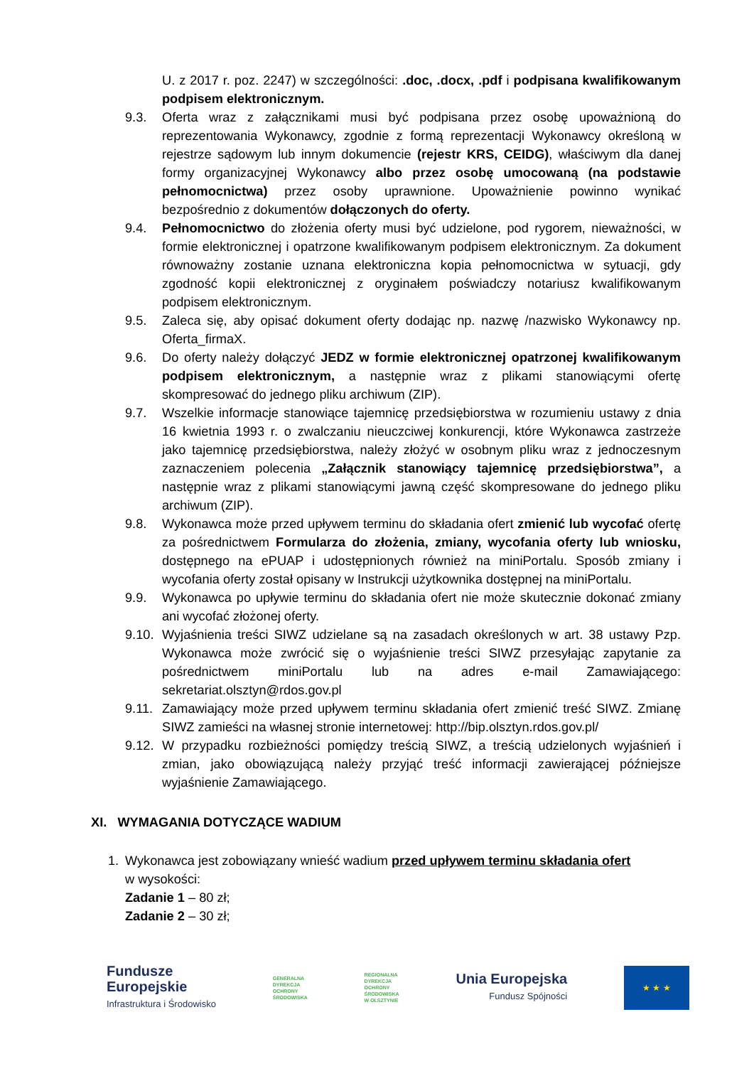U. z 2017 r. poz. 2247) w szczególności: .doc, .docx, .pdf i podpisana kwalifikowanym podpisem elektronicznym.
9.3. Oferta wraz z załącznikami musi być podpisana przez osobę upoważnioną do reprezentowania Wykonawcy, zgodnie z formą reprezentacji Wykonawcy określoną w rejestrze sądowym lub innym dokumencie (rejestr KRS, CEIDG), właściwym dla danej formy organizacyjnej Wykonawcy albo przez osobę umocowaną (na podstawie pełnomocnictwa) przez osoby uprawnione. Upoważnienie powinno wynikać bezpośrednio z dokumentów dołączonych do oferty.
9.4. Pełnomocnictwo do złożenia oferty musi być udzielone, pod rygorem, nieważności, w formie elektronicznej i opatrzone kwalifikowanym podpisem elektronicznym. Za dokument równoważny zostanie uznana elektroniczna kopia pełnomocnictwa w sytuacji, gdy zgodność kopii elektronicznej z oryginałem poświadczy notariusz kwalifikowanym podpisem elektronicznym.
9.5. Zaleca się, aby opisać dokument oferty dodając np. nazwę /nazwisko Wykonawcy np. Oferta_firmaX.
9.6. Do oferty należy dołączyć JEDZ w formie elektronicznej opatrzonej kwalifikowanym podpisem elektronicznym, a następnie wraz z plikami stanowiącymi ofertę skompresować do jednego pliku archiwum (ZIP).
9.7. Wszelkie informacje stanowiące tajemnicę przedsiębiorstwa w rozumieniu ustawy z dnia 16 kwietnia 1993 r. o zwalczaniu nieuczciwej konkurencji, które Wykonawca zastrzeże jako tajemnicę przedsiębiorstwa, należy złożyć w osobnym pliku wraz z jednoczesnym zaznaczeniem polecenia „Załącznik stanowiący tajemnicę przedsiębiorstwa”, a następnie wraz z plikami stanowiącymi jawną część skompresowane do jednego pliku archiwum (ZIP).
9.8. Wykonawca może przed upływem terminu do składania ofert zmienić lub wycofać ofertę za pośrednictwem Formularza do złożenia, zmiany, wycofania oferty lub wniosku, dostępnego na ePUAP i udostępnionych również na miniPortalu. Sposób zmiany i wycofania oferty został opisany w Instrukcji użytkownika dostępnej na miniPortalu.
9.9. Wykonawca po upływie terminu do składania ofert nie może skutecznie dokonać zmiany ani wycofać złożonej oferty.
9.10. Wyjaśnienia treści SIWZ udzielane są na zasadach określonych w art. 38 ustawy Pzp. Wykonawca może zwrócić się o wyjaśnienie treści SIWZ przesyłając zapytanie za pośrednictwem miniPortalu lub na adres e-mail Zamawiającego: sekretariat.olsztyn@rdos.gov.pl
9.11. Zamawiający może przed upływem terminu składania ofert zmienić treść SIWZ. Zmianę SIWZ zamieści na własnej stronie internetowej: http://bip.olsztyn.rdos.gov.pl/
9.12. W przypadku rozbieżności pomiędzy treścią SIWZ, a treścią udzielonych wyjaśnień i zmian, jako obowiązującą należy przyjąć treść informacji zawierającej późniejsze wyjaśnienie Zamawiającego.
XI. WYMAGANIA DOTYCZĄCE WADIUM
1. Wykonawca jest zobowiązany wnieść wadium przed upływem terminu składania ofert
w wysokości:
Zadanie 1 – 80 zł;
Zadanie 2 – 30 zł;
Fundusze
Europejskie
Infrastruktura i Środowisko
GENERALNA
DYREKCJA
OCHRONY
ŚRODOWISKA
REGIONALNA
DYREKCJA
OCHRONY
ŚRODOWISKA
W OLSZTYNIE
Unia Europejska
Fundusz Spójności
★ ★ ★